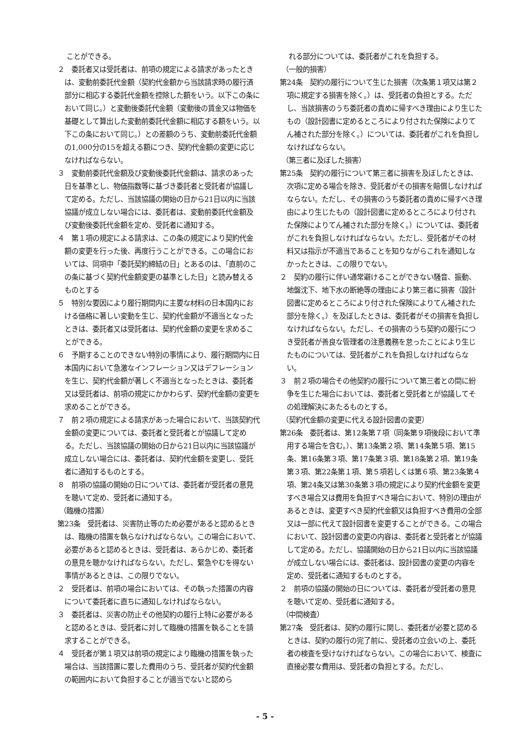ことができる。
２　委託者又は受託者は、前項の規定による請求があったときは、変動前委託代金額（契約代金額から当該請求時の履行済部分に相応する委託代金額を控除した額をいう。以下この条において同じ。）と変動後委託代金額（変動後の賃金又は物価を基礎として算出した変動前委託代金額に相応する額をいう。以下この条において同じ。）との差額のうち、変動前委託代金額の1,000分の15を超える額につき、契約代金額の変更に応じなければならない。
３　変動前委託代金額及び変動後委託代金額は、請求のあった日を基準とし、物価指数等に基づき委託者と受託者が協議して定める。ただし、当該協議の開始の日から21日以内に当該協議が成立しない場合には、委託者は、変動前委託代金額及び変動後委託代金額を定め、受託者に通知する。
４　第１項の規定による請求は、この条の規定により契約代金額の変更を行った後、再度行うことができる。この場合においては、同項中「委託契約締結の日」とあるのは、「直前のこの条に基づく契約代金額変更の基準とした日」と読み替えるものとする
５　特別な要因により履行期間内に主要な材料の日本国内における価格に著しい変動を生じ、契約代金額が不適当となったときは、委託者又は受託者は、契約代金額の変更を求めることができる。
６　予期することのできない特別の事情により、履行期間内に日本国内において急激なインフレーション又はデフレーションを生じ、契約代金額が著しく不適当となったときは、委託者又は受託者は、前項の規定にかかわらず、契約代金額の変更を求めることができる。
７　前２項の規定による請求があった場合において、当該契約代金額の変更については、委託者と受託者とが協議して定める。ただし、当該協議の開始の日から21日以内に当該協議が成立しない場合には、委託者は、契約代金額を変更し、受託者に通知するものとする。
８　前項の協議の開始の日については、委託者が受託者の意見を聴いて定め、受託者に通知する。
（臨機の措置）
第23条　受託者は、災害防止等のため必要があると認めるときは、臨機の措置を執らなければならない。この場合において、必要があると認めるときは、受託者は、あらかじめ、委託者の意見を聴かなければならない。ただし、緊急やむを得ない事情があるときは、この限りでない。
２　受託者は、前項の場合においては、その執った措置の内容について委託者に直ちに通知しなければならない。
３　委託者は、災害の防止その他契約の履行上特に必要があると認めるときは、受託者に対して臨機の措置を執ることを請求することができる。
４　受託者が第１項又は前項の規定により臨機の措置を執った場合は、当該措置に要した費用のうち、受託者が契約代金額の範囲内において負担することが適当でないと認めら
　れる部分については、委託者がこれを負担する。
（一般的損害）
第24条　契約の履行について生じた損害（次条第１項又は第２項に規定する損害を除く。）は、受託者の負担とする。ただし、当該損害のうち委託者の責めに帰すべき理由により生じたもの（設計図書に定めるところにより付された保険によりてん補された部分を除く。）については、委託者がこれを負担しなければならない。
（第三者に及ぼした損害）
第25条　契約の履行について第三者に損害を及ぼしたときは、次項に定める場合を除き、受託者がその損害を賠償しなければならない。ただし、その損害のうち委託者の責めに帰すべき理由により生じたもの（設計図書に定めるところにより付された保険によりてん補された部分を除く。）については、委託者がこれを負担しなければならない。ただし、受託者がその材料又は指示が不適当であることを知りながらこれを通知しなかったときは、この限りでない。
２　契約の履行に伴い通常避けることができない騒音、振動、地盤沈下、地下水の断絶等の理由により第三者に損害（設計図書に定めるところにより付された保険によりてん補された部分を除く。）を及ぼしたときは、委託者がその損害を負担しなければならない。ただし、その損害のうち契約の履行につき受託者が善良な管理者の注意義務を怠ったことにより生じたものについては、受託者がこれを負担しなければならない。
３　前２項の場合その他契約の履行について第三者との間に紛争を生じた場合においては、委託者と受託者とが協議してその処理解決にあたるものとする。
（契約代金額の変更に代える設計図書の変更）
第26条　委託者は、第12条第７項（同条第９項後段において準用する場合を含む。）、第13条第２項、第14条第５項、第15条、第16条第３項、第17条第３項、第18条第２項、第19条第３項、第22条第１項、第５項若しくは第６項、第23条第４項、第24条又は第30条第３項の規定により契約代金額を変更すべき場合又は費用を負担すべき場合において、特別の理由があるときは、変更すべき契約代金額又は負担すべき費用の全部又は一部に代えて設計図書を変更することができる。この場合において、設計図書の変更の内容は、委託者と受託者とが協議して定める。ただし、協議開始の日から21日以内に当該協議が成立しない場合には、委託者は、設計図書の変更の内容を定め、受託者に通知するものとする。
２　前項の協議の開始の日については、委託者が受託者の意見を聴いて定め、受託者に通知する。
（中間検査）
第27条　受託者は、契約の履行に関し、委託者が必要と認めるときは、契約の履行の完了前に、受託者の立会いの上、委託者の検査を受けなければならない。この場合において、検査に直接必要な費用は、受託者の負担とする。ただし、
- 5 -